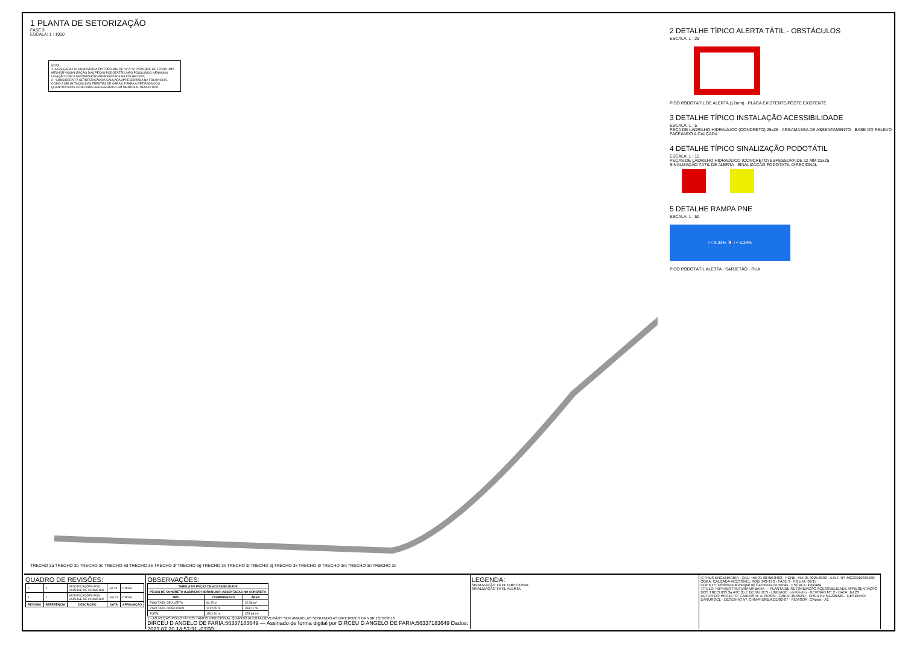1 PLANTA DE SETORIZAÇÃO
FASE 3
ESCALA: 1 : 1000
NOTA:
1- A CALÇADA FOI SUBDIVIDIDA EM TRECHOS DE "a" A "o" PARA QUE SE TENHA UMA MELHOR VISUALIZAÇÃO DAS PEÇAS PODOTÁTEIS NÃO POSSUINDO NENHUMA LIGAÇÃO COM A SETORIZAÇÃO APRESENTADA NA FOLHA 03/15;
2 - CONSIDERAR A SETORIZAÇÃO DA CALÇADA APRESENTADA NA FOLHA 03/15, COMO A DELIMITAÇÃO DAS FRENTES DE OBRAS E PARA A RETIRADA DOS QUANTITATIVOS CONFORME APRESENTADO EM MEMORIAL DESCRITIVO.
TRECHO 3a TRECHO 3b TRECHO 3c TRECHO 3d TRECHO 3e TRECHO 3f TRECHO 3g TRECHO 3h TRECHO 3i TRECHO 3j TRECHO 3k TRECHO 3l TRECHO 3m TRECHO 3n TRECHO 3o
2 DETALHE TÍPICO ALERTA TÁTIL - OBSTÁCULOS
ESCALA: 1 : 25
PISO PODOTÁTIL DE ALERTA (12mm) · PLACA EXISTENTE/POSTE EXISTENTE
3 DETALHE TÍPICO INSTALAÇÃO ACESSIBILIDADE
ESCALA: 1 : 5
PEÇA DE LADRILHO HIDRAÚLICO (CONCRETO) 25x25 · ARGAMASSA DE ASSENTAMENTO · BASE DO RELEVO FACEANDO A CALÇADA
4 DETALHE TÍPICO SINALIZAÇÃO PODOTÁTIL
ESCALA: 1 : 10
PEÇAS DE LADRILHO HIDRAÚLICO (CONCRETO) ESPESSURA DE 12 MM 25x25
SINALIZAÇÃO TÁTIL DE ALERTA SINALIZAÇÃO PODOTÁTIL DIRECIONAL
5 DETALHE RAMPA PNE
ESCALA: 1 : 50
i < 8,33% ♿ i < 8,33%
PISO PODOTÁTIL ALERTA · SARJETÃO · RUA
QUADRO DE REVISÕES:
| 2 | 2 | MODIFICAÇÕES PÓS ANÁLISE DE CONVÊNIO | Jul.23 | CRossi |
| 1 | 1 | MODIFICAÇÕES PÓS ANÁLISE DE CONVÊNIO | Jun.23 | CRossi |
| REVISÃO | REFERÊNCIA | DESCRIÇÃO | DATA | APROVAÇÃO |
OBSERVAÇÕES:
| TABELA DE PEÇAS DE ACESSIBILIDADE | | |
| --- | --- | --- |
| PEÇAS DE CONCRETO (LADRILHO HIDRAÚLICO) ASSENTADAS NO CONCRETO | | |
| TIPO | COMPRIMENTO | ÁREA |
| PISO TÁTIL DE ALERTA | 90,25 m | 22,56 m² |
| PISO TÁTIL DIRECIONAL | 1412,45 m | 353,11 m² |
| TOTAL | 1502,70 m | 375,68 m² |
1 - AS PEÇAS PODOTÁTEIS TANTO DIRECIONAL QUANTO ALERTA DEVERÃOS SER AMARELAS SEGUINDO AS DIRETRIZES DA NBR 16537/2016
DIRCEU D ANGELO DE FARIA:56337183649 — Assinado de forma digital por DIRCEU D ANGELO DE FARIA:56337183649 Dados: 2023.07.20 14:53:31 -03'00'
LEGENDA:
SINALIZAÇÃO TÁTIL DIRECIONAL
SINALIZAÇÃO TÁTIL ALERTA
iCTHUS ENGENHARIA · CEL: +55 31 98766.8483 · FONE: +55 35 3025.6092 · A.R.T. Nº: MG20210365980
OBRA: CALÇADA ACESSÍVEL ROD. MG-173 - FASE 3 · FOLHA: 07/15
CLIENTE: Prefeitura Municipal de Cachoeira de Minas · ESCALA: indicada
TÍTULO: INFRAESTRUTURA URBANA — PLANTA DE SETORIZAÇÃO ACESSIBILIDADE APRESENTAÇÃO DOS TRECHOS 3a ATÉ 3o E DETALHES · UNIDADE: centímetro · REVISÃO Nº: 2 · DATA: Jul.23
AUTOR DO PROJETO: CARLOS H. A. ROSSI · CREA: 46.052/D · CREA PJ: 51.236/MG · DESENHO: EAN/JRGCL · DESENHO Nº: CHM-P/URB/ACE/02-07 · REVISOR: CRossi · A1